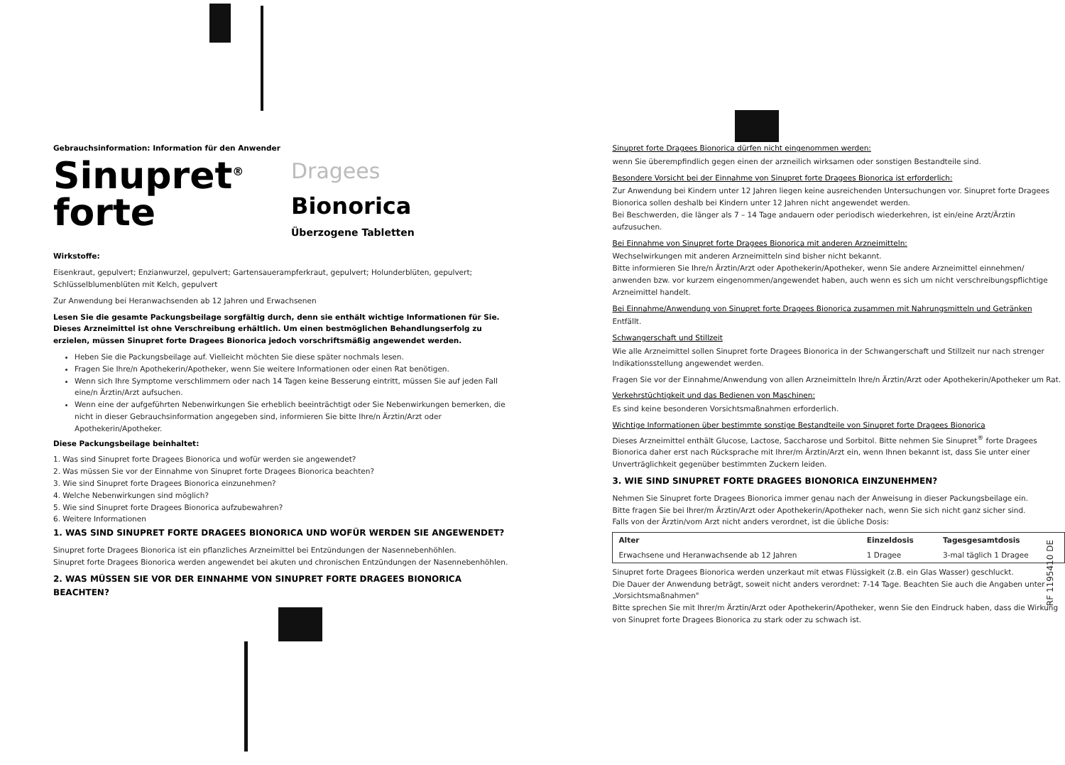Gebrauchsinformation: Information für den Anwender
Sinupret<sup>®</sup>
forte
Dragees
Bionorica
Überzogene Tabletten
Wirkstoffe:
Eisenkraut, gepulvert; Enzianwurzel, gepulvert; Gartensauerampferkraut, gepulvert; Holunderblüten, gepulvert; Schlüsselblumenblüten mit Kelch, gepulvert
Zur Anwendung bei Heranwachsenden ab 12 Jahren und Erwachsenen
Lesen Sie die gesamte Packungsbeilage sorgfältig durch, denn sie enthält wichtige Informationen für Sie. Dieses Arzneimittel ist ohne Verschreibung erhältlich. Um einen bestmöglichen Behandlungserfolg zu erzielen, müssen Sinupret forte Dragees Bionorica jedoch vorschriftsmäßig angewendet werden.
Heben Sie die Packungsbeilage auf. Vielleicht möchten Sie diese später nochmals lesen.
Fragen Sie Ihre/n Apothekerin/Apotheker, wenn Sie weitere Informationen oder einen Rat benötigen.
Wenn sich Ihre Symptome verschlimmern oder nach 14 Tagen keine Besserung eintritt, müssen Sie auf jeden Fall eine/n Ärztin/Arzt aufsuchen.
Wenn eine der aufgeführten Nebenwirkungen Sie erheblich beeinträchtigt oder Sie Nebenwirkungen bemerken, die nicht in dieser Gebrauchsinformation angegeben sind, informieren Sie bitte Ihre/n Ärztin/Arzt oder Apothekerin/Apotheker.
Diese Packungsbeilage beinhaltet:
1. Was sind Sinupret forte Dragees Bionorica und wofür werden sie angewendet?
2. Was müssen Sie vor der Einnahme von Sinupret forte Dragees Bionorica beachten?
3. Wie sind Sinupret forte Dragees Bionorica einzunehmen?
4. Welche Nebenwirkungen sind möglich?
5. Wie sind Sinupret forte Dragees Bionorica aufzubewahren?
6. Weitere Informationen
1. WAS SIND SINUPRET FORTE DRAGEES BIONORICA UND WOFÜR WERDEN SIE ANGEWENDET?
Sinupret forte Dragees Bionorica ist ein pflanzliches Arzneimittel bei Entzündungen der Nasennebenhöhlen.
Sinupret forte Dragees Bionorica werden angewendet bei akuten und chronischen Entzündungen der Nasennebenhöhlen.
2. WAS MÜSSEN SIE VOR DER EINNAHME VON SINUPRET FORTE DRAGEES BIONORICA BEACHTEN?
Sinupret forte Dragees Bionorica dürfen nicht eingenommen werden:
wenn Sie überempfindlich gegen einen der arzneilich wirksamen oder sonstigen Bestandteile sind.
Besondere Vorsicht bei der Einnahme von Sinupret forte Dragees Bionorica ist erforderlich:
Zur Anwendung bei Kindern unter 12 Jahren liegen keine ausreichenden Untersuchungen vor. Sinupret forte Dragees Bionorica sollen deshalb bei Kindern unter 12 Jahren nicht angewendet werden.
Bei Beschwerden, die länger als 7 – 14 Tage andauern oder periodisch wiederkehren, ist ein/eine Arzt/Ärztin aufzusuchen.
Bei Einnahme von Sinupret forte Dragees Bionorica mit anderen Arzneimitteln:
Wechselwirkungen mit anderen Arzneimitteln sind bisher nicht bekannt.
Bitte informieren Sie Ihre/n Ärztin/Arzt oder Apothekerin/Apotheker, wenn Sie andere Arzneimittel einnehmen/ anwenden bzw. vor kurzem eingenommen/angewendet haben, auch wenn es sich um nicht verschreibungspflichtige Arzneimittel handelt.
Bei Einnahme/Anwendung von Sinupret forte Dragees Bionorica zusammen mit Nahrungsmitteln und Getränken
Entfällt.
Schwangerschaft und Stillzeit
Wie alle Arzneimittel sollen Sinupret forte Dragees Bionorica in der Schwangerschaft und Stillzeit nur nach strenger Indikationsstellung angewendet werden.
Fragen Sie vor der Einnahme/Anwendung von allen Arzneimitteln Ihre/n Ärztin/Arzt oder Apothekerin/Apotheker um Rat.
Verkehrstüchtigkeit und das Bedienen von Maschinen:
Es sind keine besonderen Vorsichtsmaßnahmen erforderlich.
Wichtige Informationen über bestimmte sonstige Bestandteile von Sinupret forte Dragees Bionorica
Dieses Arzneimittel enthält Glucose, Lactose, Saccharose und Sorbitol. Bitte nehmen Sie Sinupret<sup>®</sup> forte Dragees Bionorica daher erst nach Rücksprache mit Ihrer/m Ärztin/Arzt ein, wenn Ihnen bekannt ist, dass Sie unter einer Unverträglichkeit gegenüber bestimmten Zuckern leiden.
3. WIE SIND SINUPRET FORTE DRAGEES BIONORICA EINZUNEHMEN?
Nehmen Sie Sinupret forte Dragees Bionorica immer genau nach der Anweisung in dieser Packungsbeilage ein.
Bitte fragen Sie bei Ihrer/m Ärztin/Arzt oder Apothekerin/Apotheker nach, wenn Sie sich nicht ganz sicher sind.
Falls von der Ärztin/vom Arzt nicht anders verordnet, ist die übliche Dosis:
| Alter | Einzeldosis | Tagesgesamtdosis |
| --- | --- | --- |
| Erwachsene und Heranwachsende ab 12 Jahren | 1 Dragee | 3-mal täglich 1 Dragee |
Sinupret forte Dragees Bionorica werden unzerkaut mit etwas Flüssigkeit (z.B. ein Glas Wasser) geschluckt.
Die Dauer der Anwendung beträgt, soweit nicht anders verordnet: 7-14 Tage. Beachten Sie auch die Angaben unter „Vorsichtsmaßnahmen"
Bitte sprechen Sie mit Ihrer/m Ärztin/Arzt oder Apothekerin/Apotheker, wenn Sie den Eindruck haben, dass die Wirkung von Sinupret forte Dragees Bionorica zu stark oder zu schwach ist.
RF 1195410 DE